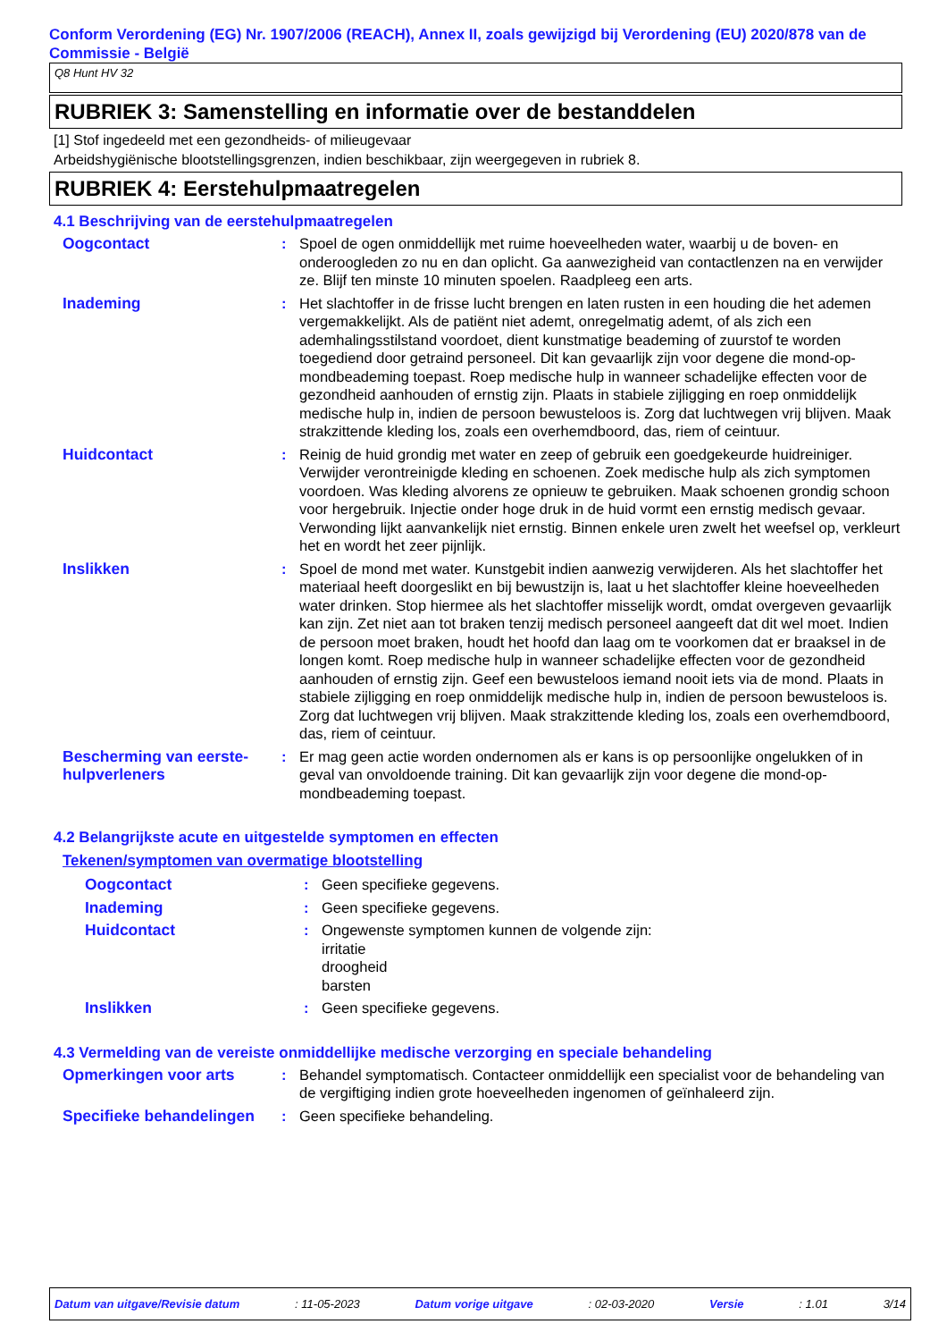Conform Verordening (EG) Nr. 1907/2006 (REACH), Annex II, zoals gewijzigd bij Verordening (EU) 2020/878 van de Commissie - België
Q8 Hunt HV 32
RUBRIEK 3: Samenstelling en informatie over de bestanddelen
[1] Stof ingedeeld met een gezondheids- of milieugevaar
Arbeidshygiënische blootstellingsgrenzen, indien beschikbaar, zijn weergegeven in rubriek 8.
RUBRIEK 4: Eerstehulpmaatregelen
4.1 Beschrijving van de eerstehulpmaatregelen
Oogcontact : Spoel de ogen onmiddellijk met ruime hoeveelheden water, waarbij u de boven- en onderoogleden zo nu en dan oplicht. Ga aanwezigheid van contactlenzen na en verwijder ze. Blijf ten minste 10 minuten spoelen. Raadpleeg een arts.
Inademing : Het slachtoffer in de frisse lucht brengen en laten rusten in een houding die het ademen vergemakkelijkt. Als de patiënt niet ademt, onregelmatig ademt, of als zich een ademhalingsstilstand voordoet, dient kunstmatige beademing of zuurstof te worden toegediend door getraind personeel. Dit kan gevaarlijk zijn voor degene die mond-op-mondbeademing toepast. Roep medische hulp in wanneer schadelijke effecten voor de gezondheid aanhouden of ernstig zijn. Plaats in stabiele zijligging en roep onmiddelijk medische hulp in, indien de persoon bewusteloos is. Zorg dat luchtwegen vrij blijven. Maak strakzittende kleding los, zoals een overhemdboord, das, riem of ceintuur.
Huidcontact : Reinig de huid grondig met water en zeep of gebruik een goedgekeurde huidreiniger. Verwijder verontreinigde kleding en schoenen. Zoek medische hulp als zich symptomen voordoen. Was kleding alvorens ze opnieuw te gebruiken. Maak schoenen grondig schoon voor hergebruik. Injectie onder hoge druk in de huid vormt een ernstig medisch gevaar. Verwonding lijkt aanvankelijk niet ernstig. Binnen enkele uren zwelt het weefsel op, verkleurt het en wordt het zeer pijnlijk.
Inslikken : Spoel de mond met water. Kunstgebit indien aanwezig verwijderen. Als het slachtoffer het materiaal heeft doorgeslikt en bij bewustzijn is, laat u het slachtoffer kleine hoeveelheden water drinken. Stop hiermee als het slachtoffer misselijk wordt, omdat overgeven gevaarlijk kan zijn. Zet niet aan tot braken tenzij medisch personeel aangeeft dat dit wel moet. Indien de persoon moet braken, houdt het hoofd dan laag om te voorkomen dat er braaksel in de longen komt. Roep medische hulp in wanneer schadelijke effecten voor de gezondheid aanhouden of ernstig zijn. Geef een bewusteloos iemand nooit iets via de mond. Plaats in stabiele zijligging en roep onmiddelijk medische hulp in, indien de persoon bewusteloos is. Zorg dat luchtwegen vrij blijven. Maak strakzittende kleding los, zoals een overhemdboord, das, riem of ceintuur.
Bescherming van eerste-hulpverleners
: Er mag geen actie worden ondernomen als er kans is op persoonlijke ongelukken of in geval van onvoldoende training. Dit kan gevaarlijk zijn voor degene die mond-op-mondbeademing toepast.
4.2 Belangrijkste acute en uitgestelde symptomen en effecten
Tekenen/symptomen van overmatige blootstelling
Oogcontact : Geen specifieke gegevens.
Inademing : Geen specifieke gegevens.
Huidcontact : Ongewenste symptomen kunnen de volgende zijn:
irritatie
droogheid
barsten
Inslikken : Geen specifieke gegevens.
4.3 Vermelding van de vereiste onmiddellijke medische verzorging en speciale behandeling
Opmerkingen voor arts : Behandel symptomatisch. Contacteer onmiddellijk een specialist voor de behandeling van de vergiftiging indien grote hoeveelheden ingenomen of geïnhaleerd zijn.
Specifieke behandelingen
: Geen specifieke behandeling.
Datum van uitgave/Revisie datum : 11-05-2023 Datum vorige uitgave : 02-03-2020 Versie : 1.01 3/14